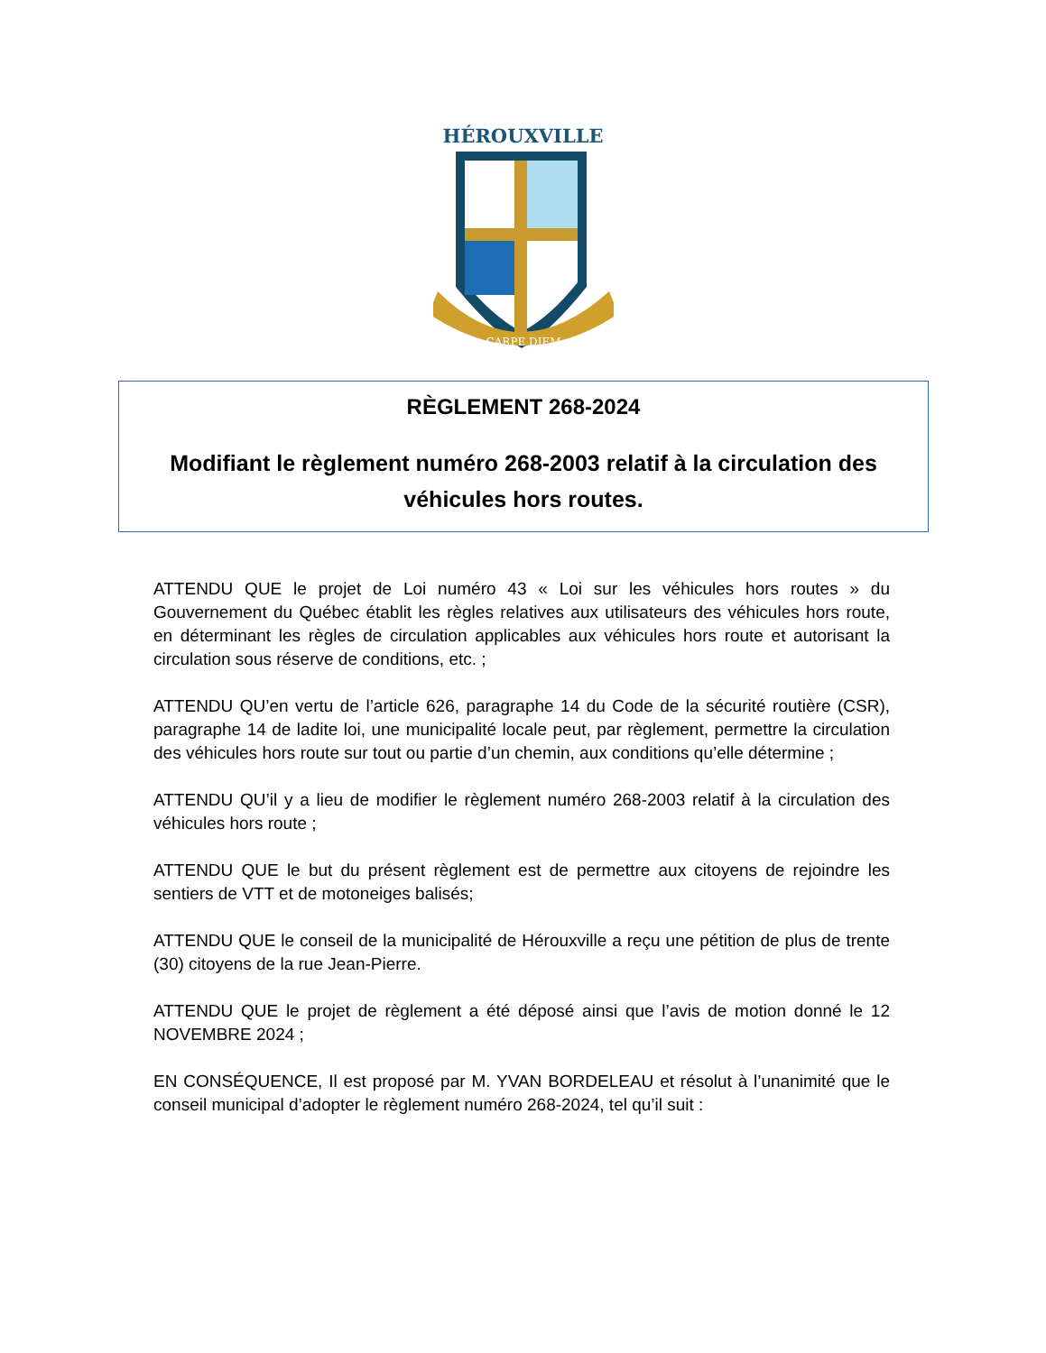HÉROUXVILLE
CARPE DIEM
RÈGLEMENT 268-2024
Modifiant le règlement numéro 268-2003 relatif à la circulation des véhicules hors routes.
ATTENDU QUE le projet de Loi numéro 43 « Loi sur les véhicules hors routes » du Gouvernement du Québec établit les règles relatives aux utilisateurs des véhicules hors route, en déterminant les règles de circulation applicables aux véhicules hors route et autorisant la circulation sous réserve de conditions, etc. ;
ATTENDU QU’en vertu de l’article 626, paragraphe 14 du Code de la sécurité routière (CSR), paragraphe 14 de ladite loi, une municipalité locale peut, par règlement, permettre la circulation des véhicules hors route sur tout ou partie d’un chemin, aux conditions qu’elle détermine ;
ATTENDU QU’il y a lieu de modifier le règlement numéro 268-2003 relatif à la circulation des véhicules hors route ;
ATTENDU QUE le but du présent règlement est de permettre aux citoyens de rejoindre les sentiers de VTT et de motoneiges balisés;
ATTENDU QUE le conseil de la municipalité de Hérouxville a reçu une pétition de plus de trente (30) citoyens de la rue Jean-Pierre.
ATTENDU QUE le projet de règlement a été déposé ainsi que l’avis de motion donné le 12 NOVEMBRE 2024 ;
EN CONSÉQUENCE, Il est proposé par M. YVAN BORDELEAU et résolut à l’unanimité que le conseil municipal d’adopter le règlement numéro 268-2024, tel qu’il suit :